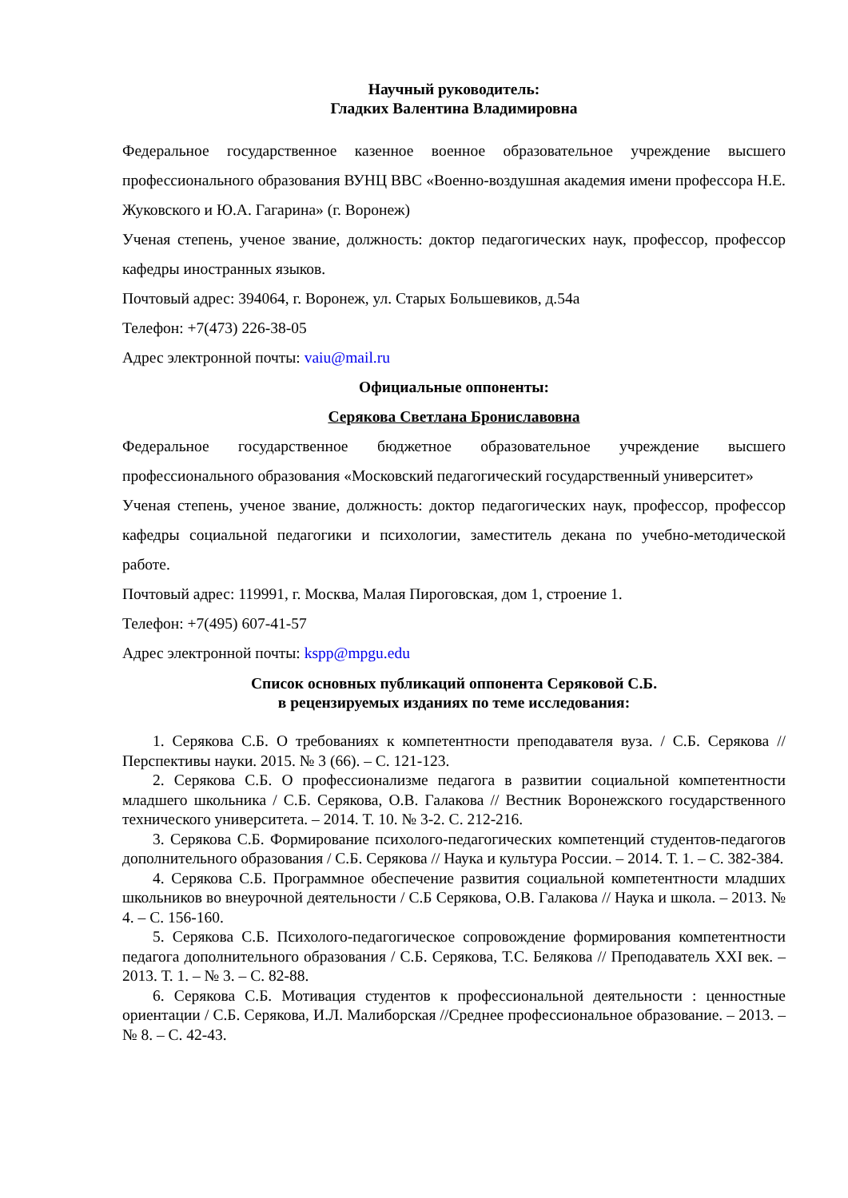Научный руководитель:
Гладких Валентина Владимировна
Федеральное государственное казенное военное образовательное учреждение высшего профессионального образования ВУНЦ ВВС «Военно-воздушная академия имени профессора Н.Е. Жуковского и Ю.А. Гагарина» (г. Воронеж)
Ученая степень, ученое звание, должность: доктор педагогических наук, профессор, профессор кафедры иностранных языков.
Почтовый адрес: 394064, г. Воронеж, ул. Старых Большевиков, д.54а
Телефон: +7(473) 226-38-05
Адрес электронной почты: vaiu@mail.ru
Официальные оппоненты:
Серякова Светлана Брониславовна
Федеральное государственное бюджетное образовательное учреждение высшего профессионального образования «Московский педагогический государственный университет»
Ученая степень, ученое звание, должность: доктор педагогических наук, профессор, профессор кафедры социальной педагогики и психологии, заместитель декана по учебно-методической работе.
Почтовый адрес: 119991, г. Москва, Малая Пироговская, дом 1, строение 1.
Телефон: +7(495) 607-41-57
Адрес электронной почты: kspp@mpgu.edu
Список основных публикаций оппонента Серяковой С.Б.
в рецензируемых изданиях по теме исследования:
1. Серякова С.Б. О требованиях к компетентности преподавателя вуза. / С.Б. Серякова // Перспективы науки. 2015. № 3 (66). – С. 121-123.
2. Серякова С.Б. О профессионализме педагога в развитии социальной компетентности младшего школьника / С.Б. Серякова, О.В. Галакова // Вестник Воронежского государственного технического университета. – 2014. Т. 10. № 3-2. С. 212-216.
3. Серякова С.Б. Формирование психолого-педагогических компетенций студентов-педагогов дополнительного образования / С.Б. Серякова // Наука и культура России. – 2014. Т. 1. – С. 382-384.
4. Серякова С.Б. Программное обеспечение развития социальной компетентности младших школьников во внеурочной деятельности / С.Б Серякова, О.В. Галакова // Наука и школа. – 2013. № 4. – С. 156-160.
5. Серякова С.Б. Психолого-педагогическое сопровождение формирования компетентности педагога дополнительного образования / С.Б. Серякова, Т.С. Белякова // Преподаватель XXI век. – 2013. Т. 1. – № 3. – С. 82-88.
6. Серякова С.Б. Мотивация студентов к профессиональной деятельности : ценностные ориентации / С.Б. Серякова, И.Л. Малиборская //Среднее профессиональное образование. – 2013. – № 8. – С. 42-43.